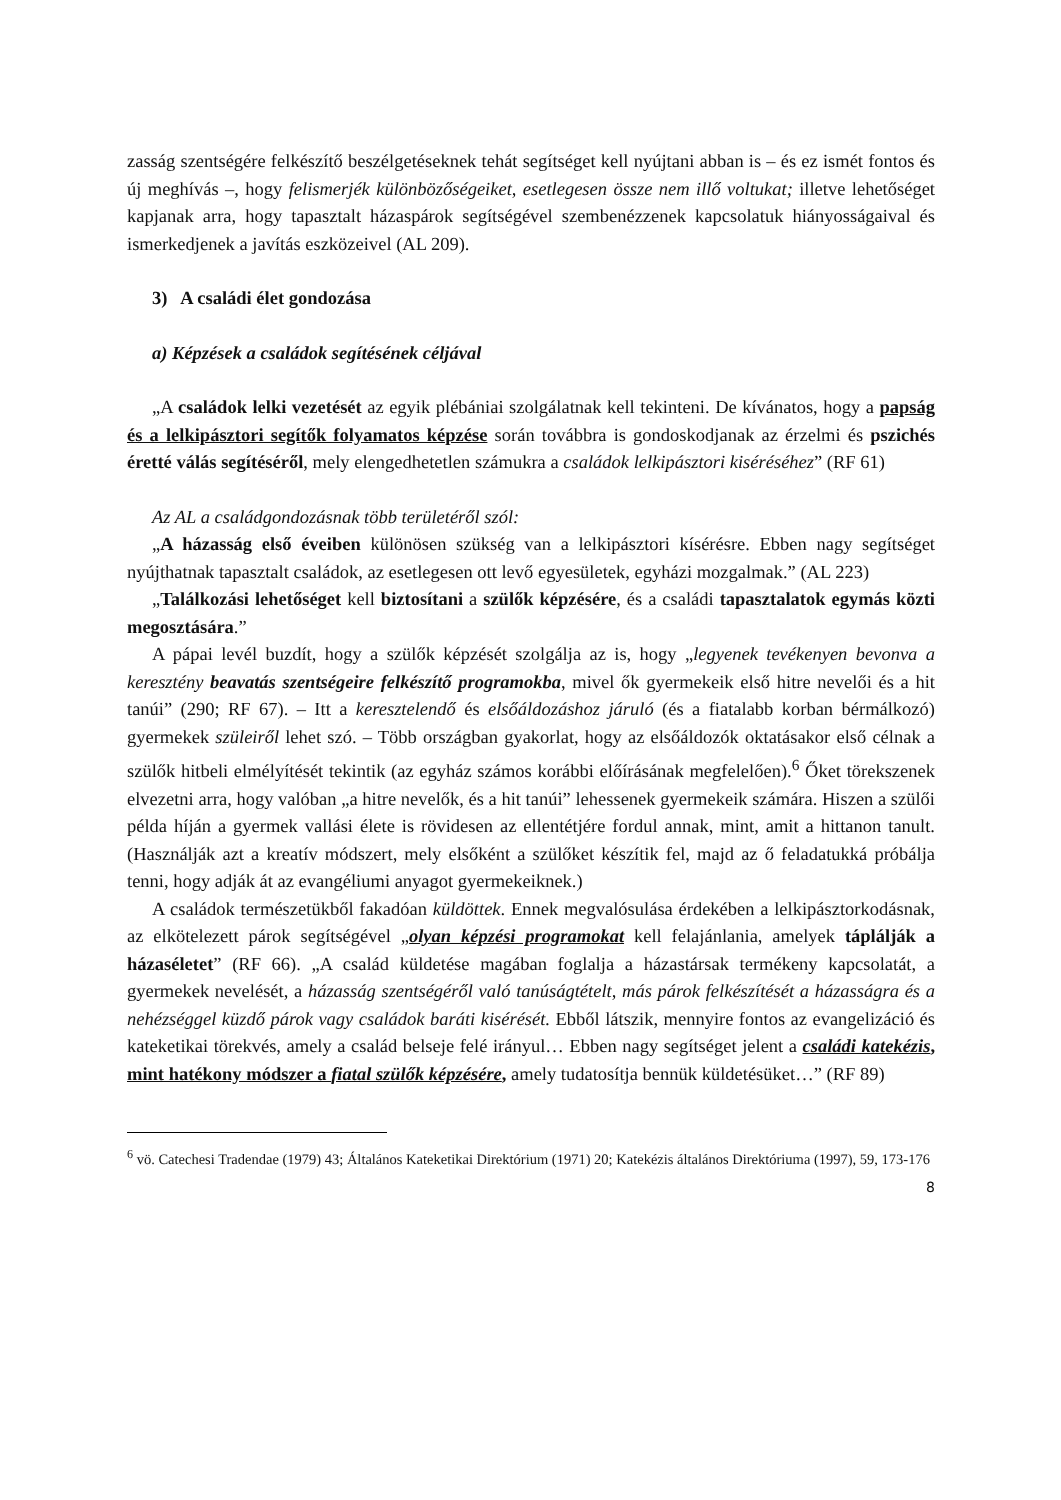zasság szentségére felkészítő beszélgetéseknek tehát segítséget kell nyújtani abban is – és ez ismét fontos és új meghívás –, hogy felismerjék különbözőségeiket, esetlegesen össze nem illő voltukat; illetve lehetőséget kapjanak arra, hogy tapasztalt házaspárok segítségével szembenézzenek kapcsolatuk hiányosságaival és ismerkedjenek a javítás eszközeivel (AL 209).
3) A családi élet gondozása
a) Képzések a családok segítésének céljával
„A családok lelki vezetését az egyik plébániai szolgálatnak kell tekinteni. De kívánatos, hogy a papság és a lelkipásztori segítők folyamatos képzése során továbbra is gondoskodjanak az érzelmi és pszichés éretté válás segítéséről, mely elengedhetetlen számukra a családok lelkipásztori kiséréséhez” (RF 61)
Az AL a családgondozásnak több területéről szól:
„A házasság első éveiben különösen szükség van a lelkipásztori kísérésre. Ebben nagy segítséget nyújthatnak tapasztalt családok, az esetlegesen ott levő egyesületek, egyházi mozgalmak.” (AL 223)
„Találkozási lehetőséget kell biztosítani a szülők képzésére, és a családi tapasztalatok egymás közti megosztására.”
A pápai levél buzdít, hogy a szülők képzését szolgálja az is, hogy „legyenek tevékenyen bevonva a keresztény beavatás szentségeire felkészítő programokba, mivel ők gyermekeik első hitre nevelői és a hit tanúi” (290; RF 67). – Itt a keresztelendő és elsőáldozáshoz járuló (és a fiatalabb korban bérmálkozó) gyermekek szüleiről lehet szó. – Több országban gyakorlat, hogy az elsőáldozók oktatásakor első célnak a szülők hitbeli elmélyítését tekintik (az egyház számos korábbi előírásának megfelelően).<sup>6</sup> Őket törekszenek elvezetni arra, hogy valóban „a hitre nevelők, és a hit tanúi” lehessenek gyermekeik számára. Hiszen a szülői példa híján a gyermek vallási élete is rövidesen az ellentétjére fordul annak, mint, amit a hittanon tanult. (Használják azt a kreatív módszert, mely elsőként a szülőket készítik fel, majd az ő feladatukká próbálja tenni, hogy adják át az evangéliumi anyagot gyermekeiknek.)
A családok természetükből fakadóan küldöttek. Ennek megvalósulása érdekében a lelkipásztorkodásnak, az elkötelezett párok segítségével „olyan képzési programokat kell felajánlania, amelyek táplálják a házaséletet” (RF 66). „A család küldetése magában foglalja a házastársak termékeny kapcsolatát, a gyermekek nevelését, a házasság szentségéről való tanúságtételt, más párok felkészítését a házasságra és a nehézséggel küzdő párok vagy családok baráti kisérését. Ebből látszik, mennyire fontos az evangelizáció és kateketikai törekvés, amely a család belseje felé irányul… Ebben nagy segítséget jelent a családi katekézis, mint hatékony módszer a fiatal szülők képzésére, amely tudatosítja bennük küldetésüket…” (RF 89)
<sup>6</sup> vö. Catechesi Tradendae (1979) 43; Általános Kateketikai Direktórium (1971) 20; Katekézis általános Direktóriuma (1997), 59, 173-176
8